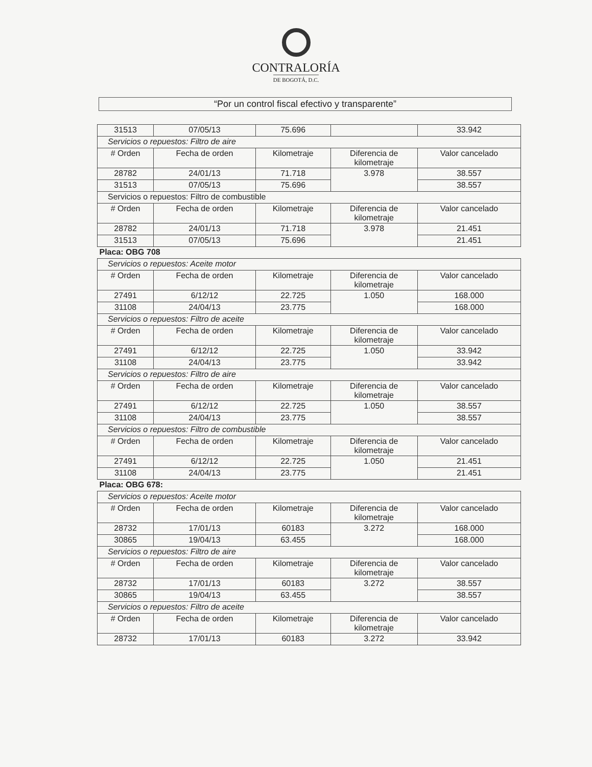CONTRALORÍA
DE BOGOTÁ, D.C.
“Por un control fiscal efectivo y transparente”
| 31513 | 07/05/13 | 75.696 | | 33.942 |
| Servicios o repuestos: Filtro de aire | | | | |
| # Orden | Fecha de orden | Kilometraje | Diferencia de kilometraje | Valor cancelado |
| 28782 | 24/01/13 | 71.718 | 3.978 | 38.557 |
| 31513 | 07/05/13 | 75.696 | | 38.557 |
| Servicios o repuestos: Filtro de combustible | | | | |
| # Orden | Fecha de orden | Kilometraje | Diferencia de kilometraje | Valor cancelado |
| 28782 | 24/01/13 | 71.718 | 3.978 | 21.451 |
| 31513 | 07/05/13 | 75.696 | | 21.451 |
| Placa: OBG 708 | | | | |
| Servicios o repuestos: Aceite motor | | | | |
| # Orden | Fecha de orden | Kilometraje | Diferencia de kilometraje | Valor cancelado |
| 27491 | 6/12/12 | 22.725 | 1.050 | 168.000 |
| 31108 | 24/04/13 | 23.775 | | 168.000 |
| Servicios o repuestos: Filtro de aceite | | | | |
| # Orden | Fecha de orden | Kilometraje | Diferencia de kilometraje | Valor cancelado |
| 27491 | 6/12/12 | 22.725 | 1.050 | 33.942 |
| 31108 | 24/04/13 | 23.775 | | 33.942 |
| Servicios o repuestos: Filtro de aire | | | | |
| # Orden | Fecha de orden | Kilometraje | Diferencia de kilometraje | Valor cancelado |
| 27491 | 6/12/12 | 22.725 | 1.050 | 38.557 |
| 31108 | 24/04/13 | 23.775 | | 38.557 |
| Servicios o repuestos: Filtro de combustible | | | | |
| # Orden | Fecha de orden | Kilometraje | Diferencia de kilometraje | Valor cancelado |
| 27491 | 6/12/12 | 22.725 | 1.050 | 21.451 |
| 31108 | 24/04/13 | 23.775 | | 21.451 |
| Placa: OBG 678: | | | | |
| Servicios o repuestos: Aceite motor | | | | |
| # Orden | Fecha de orden | Kilometraje | Diferencia de kilometraje | Valor cancelado |
| 28732 | 17/01/13 | 60183 | 3.272 | 168.000 |
| 30865 | 19/04/13 | 63.455 | | 168.000 |
| Servicios o repuestos: Filtro de aire | | | | |
| # Orden | Fecha de orden | Kilometraje | Diferencia de kilometraje | Valor cancelado |
| 28732 | 17/01/13 | 60183 | 3.272 | 38.557 |
| 30865 | 19/04/13 | 63.455 | | 38.557 |
| Servicios o repuestos: Filtro de aceite | | | | |
| # Orden | Fecha de orden | Kilometraje | Diferencia de kilometraje | Valor cancelado |
| 28732 | 17/01/13 | 60183 | 3.272 | 33.942 |